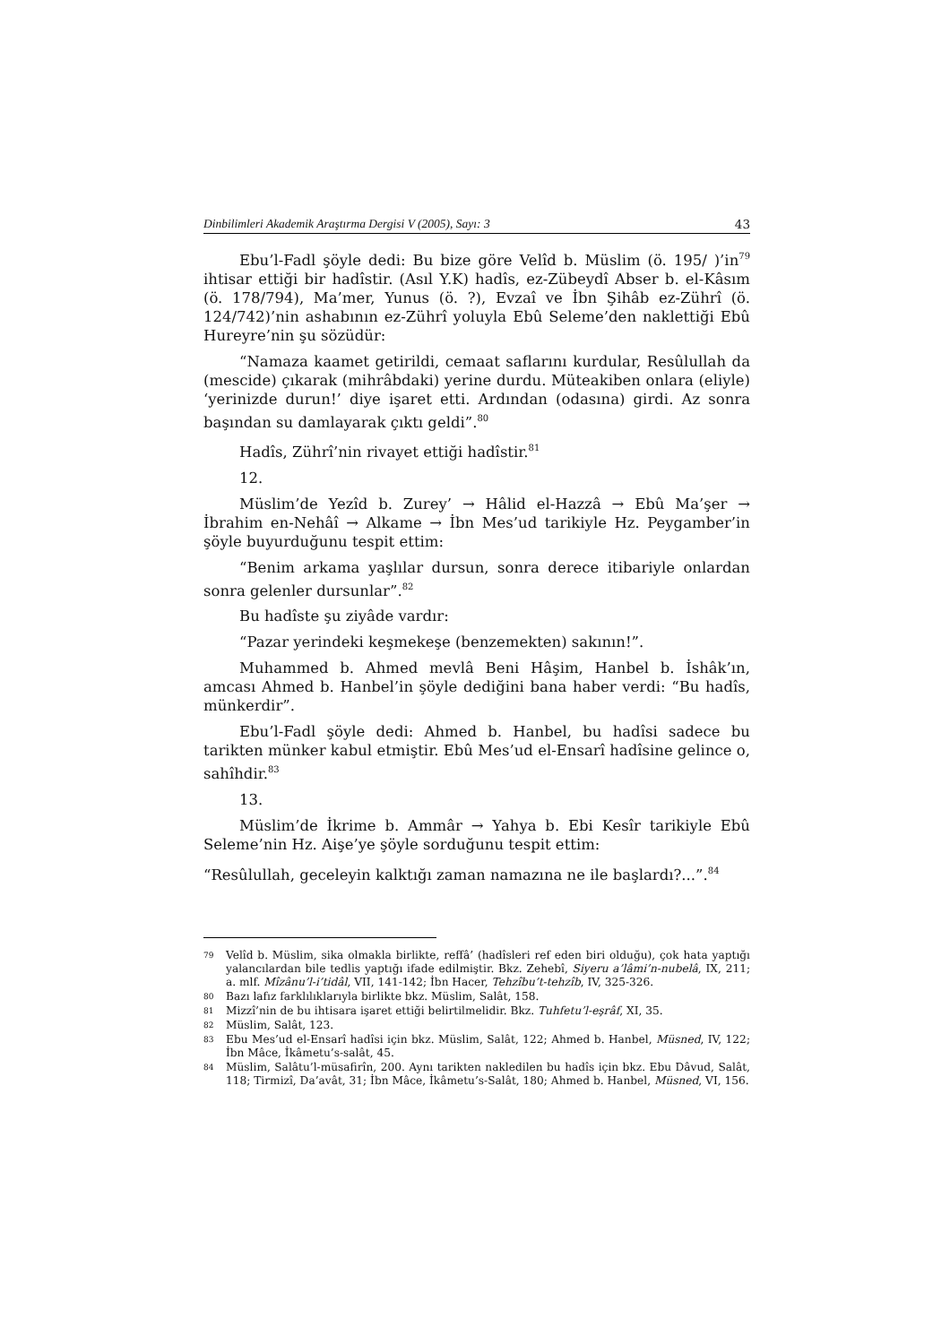Dinbilimleri Akademik Araştırma Dergisi V (2005), Sayı: 3 43
Ebu’l-Fadl şöyle dedi: Bu bize göre Velîd b. Müslim (ö. 195/ )’in<sup>79</sup> ihtisar ettiği bir hadîstir. (Asıl Y.K) hadîs, ez-Zübeydî Abser b. el-Kâsım (ö. 178/794), Ma’mer, Yunus (ö. ?), Evzaî ve İbn Şihâb ez-Zührî (ö. 124/742)’nin ashabının ez-Zührî yoluyla Ebû Seleme’den naklettiği Ebû Hureyre’nin şu sözüdür:
“Namaza kaamet getirildi, cemaat saflarını kurdular, Resûlullah da (mescide) çıkarak (mihrâbdaki) yerine durdu. Müteakiben onlara (eliyle) ‘yerinizde durun!’ diye işaret etti. Ardından (odasına) girdi. Az sonra başından su damlayarak çıktı geldi”.<sup>80</sup>
Hadîs, Zührî’nin rivayet ettiği hadîstir.<sup>81</sup>
12.
Müslim’de Yezîd b. Zurey’ → Hâlid el-Hazzâ → Ebû Ma’şer → İbrahim en-Nehâî → Alkame → İbn Mes’ud tarikiyle Hz. Peygamber’in şöyle buyurduğunu tespit ettim:
“Benim arkama yaşlılar dursun, sonra derece itibariyle onlardan sonra gelenler dursunlar”.<sup>82</sup>
Bu hadîste şu ziyâde vardır:
“Pazar yerindeki keşmekeşe (benzemekten) sakının!”.
Muhammed b. Ahmed mevlâ Beni Hâşim, Hanbel b. İshâk’ın, amcası Ahmed b. Hanbel’in şöyle dediğini bana haber verdi: “Bu hadîs, münkerdir”.
Ebu’l-Fadl şöyle dedi: Ahmed b. Hanbel, bu hadîsi sadece bu tarikten münker kabul etmiştir. Ebû Mes’ud el-Ensarî hadîsine gelince o, sahîhdir.<sup>83</sup>
13.
Müslim’de İkrime b. Ammâr → Yahya b. Ebi Kesîr tarikiyle Ebû Seleme’nin Hz. Aişe’ye şöyle sorduğunu tespit ettim:
“Resûlullah, geceleyin kalktığı zaman namazına ne ile başlardı?...”.<sup>84</sup>
79 Velîd b. Müslim, sika olmakla birlikte, reffâ’ (hadîsleri ref eden biri olduğu), çok hata yaptığı yalancılardan bile tedlis yaptığı ifade edilmiştir. Bkz. Zehebî, Siyeru a’lâmi’n-nubelâ, IX, 211; a. mlf. Mîzânu’l-i’tidâl, VII, 141-142; İbn Hacer, Tehzîbu’t-tehzîb, IV, 325-326.
80 Bazı lafız farklılıklarıyla birlikte bkz. Müslim, Salât, 158.
81 Mizzî’nin de bu ihtisara işaret ettiği belirtilmelidir. Bkz. Tuhfetu’l-eşrâf, XI, 35.
82 Müslim, Salât, 123.
83 Ebu Mes’ud el-Ensarî hadîsi için bkz. Müslim, Salât, 122; Ahmed b. Hanbel, Müsned, IV, 122; İbn Mâce, İkâmetu’s-salât, 45.
84 Müslim, Salâtu’l-müsafirîn, 200. Aynı tarikten nakledilen bu hadîs için bkz. Ebu Dâvud, Salât, 118; Tirmizî, Da’avât, 31; İbn Mâce, İkâmetu’s-Salât, 180; Ahmed b. Hanbel, Müsned, VI, 156.